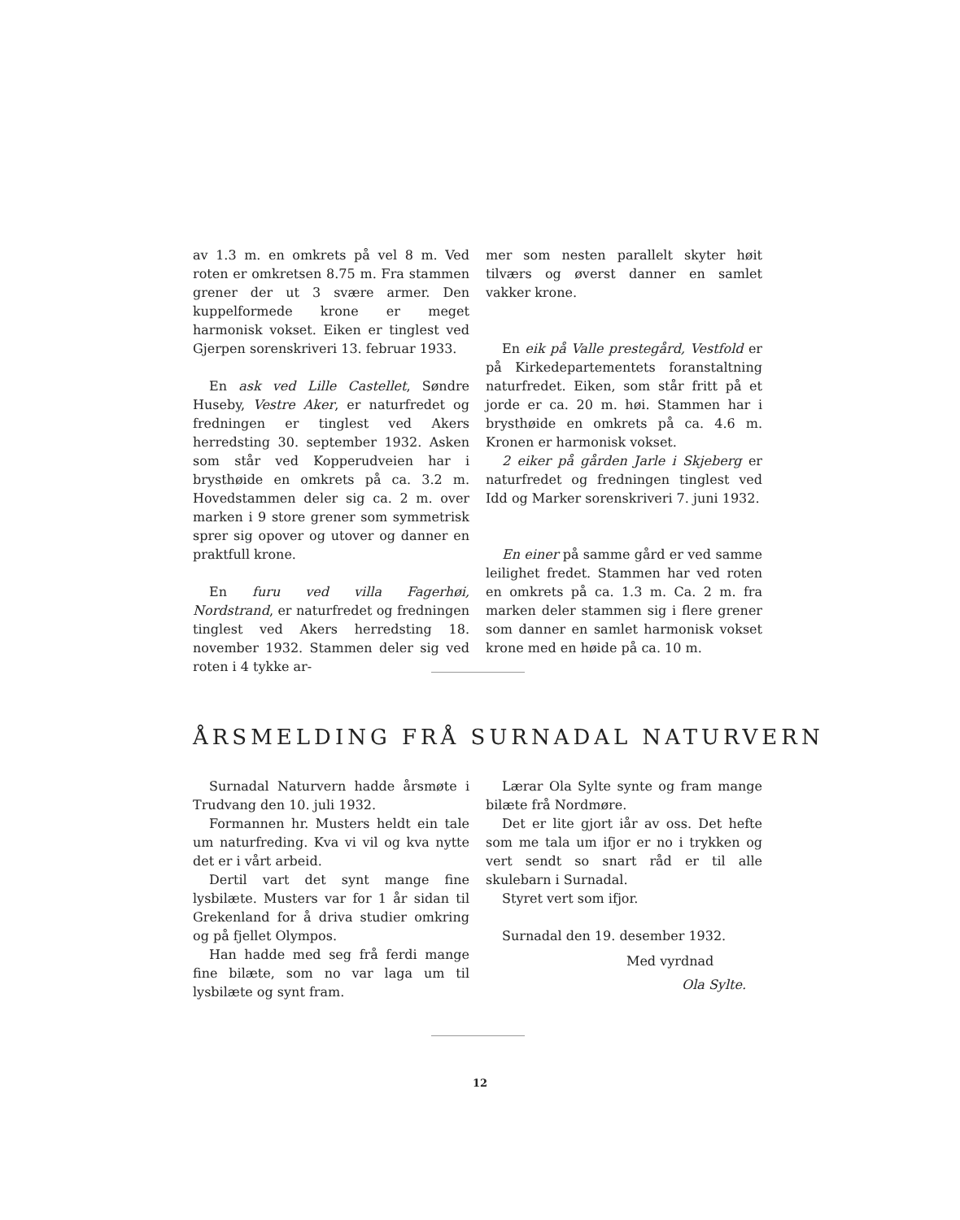av 1.3 m. en omkrets på vel 8 m. Ved roten er omkretsen 8.75 m. Fra stammen grener der ut 3 svære armer. Den kuppelformede krone er meget harmonisk vokset. Eiken er tinglest ved Gjerpen sorenskriveri 13. februar 1933.
En ask ved Lille Castellet, Søndre Huseby, Vestre Aker, er naturfredet og fredningen er tinglest ved Akers herredsting 30. september 1932. Asken som står ved Kopperudveien har i brysthøide en omkrets på ca. 3.2 m. Hovedstammen deler sig ca. 2 m. over marken i 9 store grener som symmetrisk sprer sig opover og utover og danner en praktfull krone.
En furu ved villa Fagerhøi, Nordstrand, er naturfredet og fredningen tinglest ved Akers herredsting 18. november 1932. Stammen deler sig ved roten i 4 tykke ar-
mer som nesten parallelt skyter høit tilværs og øverst danner en samlet vakker krone.
En eik på Valle prestegård, Vestfold er på Kirkedepartementets foranstaltning naturfredet. Eiken, som står fritt på et jorde er ca. 20 m. høi. Stammen har i brysthøide en omkrets på ca. 4.6 m. Kronen er harmonisk vokset.
2 eiker på gården Jarle i Skjeberg er naturfredet og fredningen tinglest ved Idd og Marker sorenskriveri 7. juni 1932.
En einer på samme gård er ved samme leilighet fredet. Stammen har ved roten en omkrets på ca. 1.3 m. Ca. 2 m. fra marken deler stammen sig i flere grener som danner en samlet harmonisk vokset krone med en høide på ca. 10 m.
ÅRSMELDING FRÅ SURNADAL NATURVERN
Surnadal Naturvern hadde årsmøte i Trudvang den 10. juli 1932.
Formannen hr. Musters heldt ein tale um naturfreding. Kva vi vil og kva nytte det er i vårt arbeid.
Dertil vart det synt mange fine lysbilæte. Musters var for 1 år sidan til Grekenland for å driva studier omkring og på fjellet Olympos.
Han hadde med seg frå ferdi mange fine bilæte, som no var laga um til lysbilæte og synt fram.
Lærar Ola Sylte synte og fram mange bilæte frå Nordmøre.
Det er lite gjort iår av oss. Det hefte som me tala um ifjor er no i trykken og vert sendt so snart råd er til alle skulebarn i Surnadal.
Styret vert som ifjor.
Surnadal den 19. desember 1932.
Med vyrdnad
Ola Sylte.
12